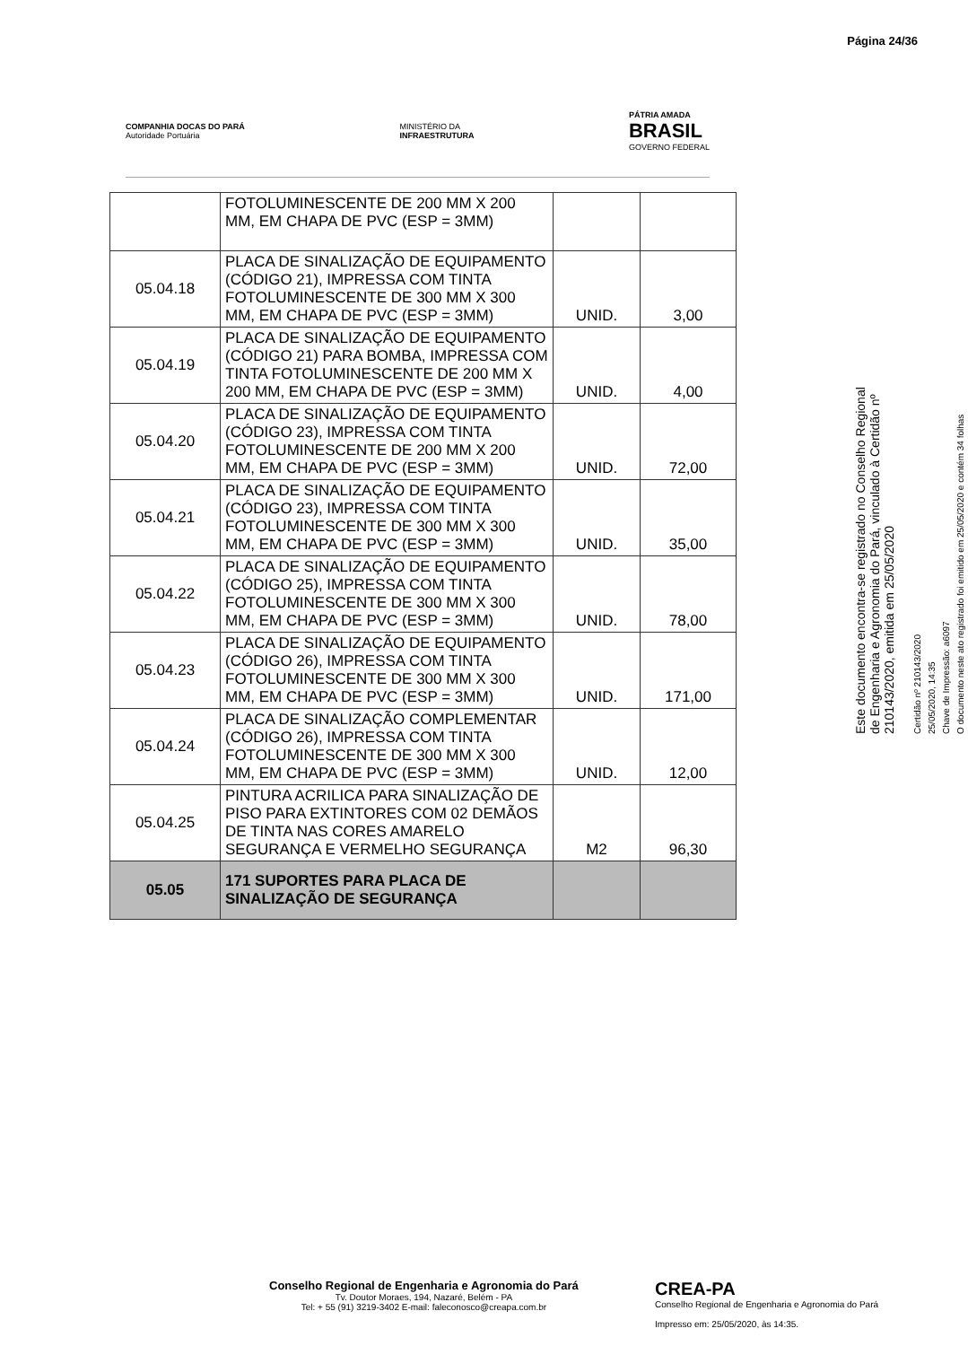Página 24/36
COMPANHIA DOCAS DO PARÁ
Autoridade Portuária
MINISTÉRIO DA
INFRAESTRUTURA
PÁTRIA AMADA
BRASIL
GOVERNO FEDERAL
| | FOTOLUMINESCENTE DE 200 MM X 200 MM, EM CHAPA DE PVC (ESP = 3MM) | | |
| 05.04.18 | PLACA DE SINALIZAÇÃO DE EQUIPAMENTO (CÓDIGO 21), IMPRESSA COM TINTA FOTOLUMINESCENTE DE 300 MM X 300 MM, EM CHAPA DE PVC (ESP = 3MM) | UNID. | 3,00 |
| 05.04.19 | PLACA DE SINALIZAÇÃO DE EQUIPAMENTO (CÓDIGO 21) PARA BOMBA, IMPRESSA COM TINTA FOTOLUMINESCENTE DE 200 MM X 200 MM, EM CHAPA DE PVC (ESP = 3MM) | UNID. | 4,00 |
| 05.04.20 | PLACA DE SINALIZAÇÃO DE EQUIPAMENTO (CÓDIGO 23), IMPRESSA COM TINTA FOTOLUMINESCENTE DE 200 MM X 200 MM, EM CHAPA DE PVC (ESP = 3MM) | UNID. | 72,00 |
| 05.04.21 | PLACA DE SINALIZAÇÃO DE EQUIPAMENTO (CÓDIGO 23), IMPRESSA COM TINTA FOTOLUMINESCENTE DE 300 MM X 300 MM, EM CHAPA DE PVC (ESP = 3MM) | UNID. | 35,00 |
| 05.04.22 | PLACA DE SINALIZAÇÃO DE EQUIPAMENTO (CÓDIGO 25), IMPRESSA COM TINTA FOTOLUMINESCENTE DE 300 MM X 300 MM, EM CHAPA DE PVC (ESP = 3MM) | UNID. | 78,00 |
| 05.04.23 | PLACA DE SINALIZAÇÃO DE EQUIPAMENTO (CÓDIGO 26), IMPRESSA COM TINTA FOTOLUMINESCENTE DE 300 MM X 300 MM, EM CHAPA DE PVC (ESP = 3MM) | UNID. | 171,00 |
| 05.04.24 | PLACA DE SINALIZAÇÃO COMPLEMENTAR (CÓDIGO 26), IMPRESSA COM TINTA FOTOLUMINESCENTE DE 300 MM X 300 MM, EM CHAPA DE PVC (ESP = 3MM) | UNID. | 12,00 |
| 05.04.25 | PINTURA ACRILICA PARA SINALIZAÇÃO DE PISO PARA EXTINTORES COM 02 DEMÃOS DE TINTA NAS CORES AMARELO SEGURANÇA E VERMELHO SEGURANÇA | M2 | 96,30 |
| 05.05 | 171 SUPORTES PARA PLACA DE SINALIZAÇÃO DE SEGURANÇA | | |
Este documento encontra-se registrado no Conselho Regional de Engenharia e Agronomia do Pará, vinculado à Certidão nº 210143/2020, emitida em 25/05/2020
Certidão nº 210143/2020
25/05/2020, 14:35
Chave de Impressão: a6097
O documento neste ato registrado foi emitido em 25/05/2020 e contém 34 folhas
Conselho Regional de Engenharia e Agronomia do Pará
Tv. Doutor Moraes, 194, Nazaré, Belém - PA
Tel: + 55 (91) 3219-3402 E-mail: faleconosco@creapa.com.br
CREA-PA
Conselho Regional de Engenharia e Agronomia do Pará
Impresso em: 25/05/2020, às 14:35.